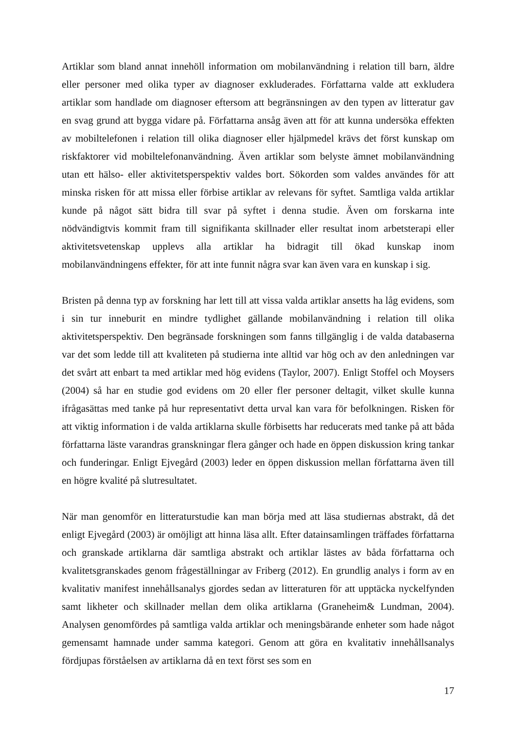Artiklar som bland annat innehöll information om mobilanvändning i relation till barn, äldre eller personer med olika typer av diagnoser exkluderades. Författarna valde att exkludera artiklar som handlade om diagnoser eftersom att begränsningen av den typen av litteratur gav en svag grund att bygga vidare på. Författarna ansåg även att för att kunna undersöka effekten av mobiltelefonen i relation till olika diagnoser eller hjälpmedel krävs det först kunskap om riskfaktorer vid mobiltelefonanvändning. Även artiklar som belyste ämnet mobilanvändning utan ett hälso- eller aktivitetsperspektiv valdes bort. Sökorden som valdes användes för att minska risken för att missa eller förbise artiklar av relevans för syftet. Samtliga valda artiklar kunde på något sätt bidra till svar på syftet i denna studie. Även om forskarna inte nödvändigtvis kommit fram till signifikanta skillnader eller resultat inom arbetsterapi eller aktivitetsvetenskap upplevs alla artiklar ha bidragit till ökad kunskap inom mobilanvändningens effekter, för att inte funnit några svar kan även vara en kunskap i sig.
Bristen på denna typ av forskning har lett till att vissa valda artiklar ansetts ha låg evidens, som i sin tur inneburit en mindre tydlighet gällande mobilanvändning i relation till olika aktivitetsperspektiv. Den begränsade forskningen som fanns tillgänglig i de valda databaserna var det som ledde till att kvaliteten på studierna inte alltid var hög och av den anledningen var det svårt att enbart ta med artiklar med hög evidens (Taylor, 2007). Enligt Stoffel och Moysers (2004) så har en studie god evidens om 20 eller fler personer deltagit, vilket skulle kunna ifrågasättas med tanke på hur representativt detta urval kan vara för befolkningen. Risken för att viktig information i de valda artiklarna skulle förbisetts har reducerats med tanke på att båda författarna läste varandras granskningar flera gånger och hade en öppen diskussion kring tankar och funderingar. Enligt Ejvegård (2003) leder en öppen diskussion mellan författarna även till en högre kvalité på slutresultatet.
När man genomför en litteraturstudie kan man börja med att läsa studiernas abstrakt, då det enligt Ejvegård (2003) är omöjligt att hinna läsa allt. Efter datainsamlingen träffades författarna och granskade artiklarna där samtliga abstrakt och artiklar lästes av båda författarna och kvalitetsgranskades genom frågeställningar av Friberg (2012). En grundlig analys i form av en kvalitativ manifest innehållsanalys gjordes sedan av litteraturen för att upptäcka nyckelfynden samt likheter och skillnader mellan dem olika artiklarna (Graneheim& Lundman, 2004). Analysen genomfördes på samtliga valda artiklar och meningsbärande enheter som hade något gemensamt hamnade under samma kategori. Genom att göra en kvalitativ innehållsanalys fördjupas förståelsen av artiklarna då en text först ses som en
17